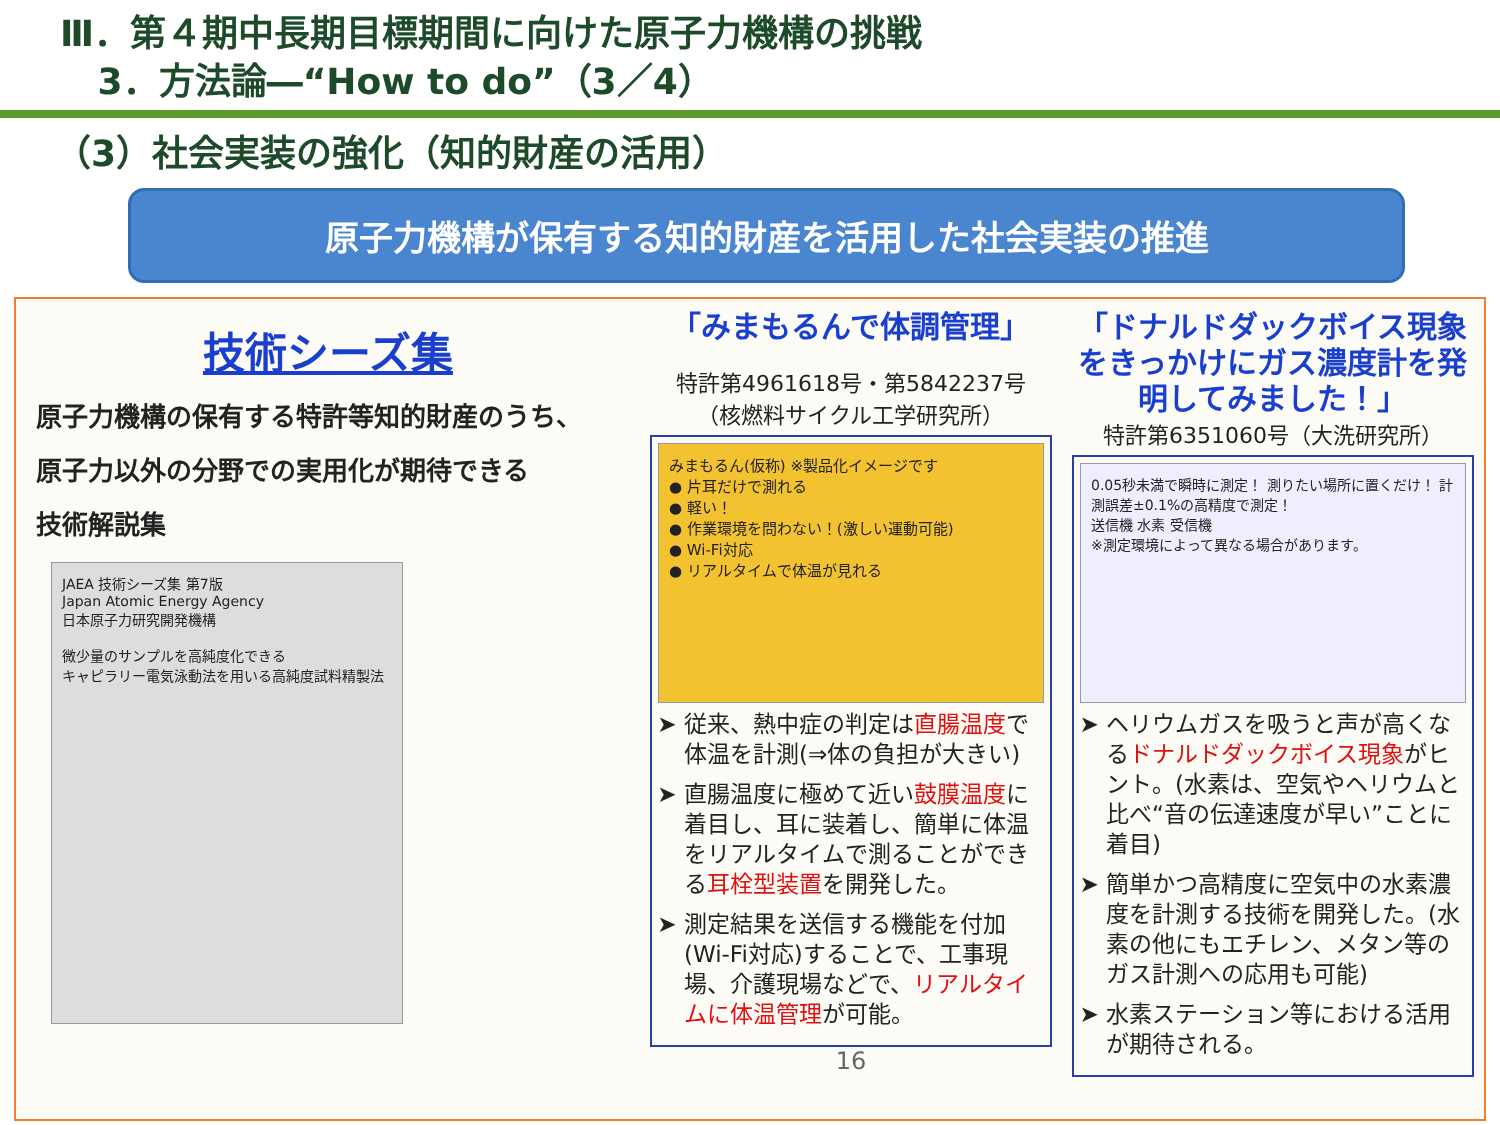Ⅲ．第４期中長期目標期間に向けた原子力機構の挑戦
3．方法論―“How to do”（3／4）
（3）社会実装の強化（知的財産の活用）
原子力機構が保有する知的財産を活用した社会実装の推進
技術シーズ集
原子力機構の保有する特許等知的財産のうち、
原子力以外の分野での実用化が期待できる
技術解説集
JAEA 技術シーズ集 第7版
Japan Atomic Energy Agency
日本原子力研究開発機構
微少量のサンプルを高純度化できる
キャピラリー電気泳動法を用いる高純度試料精製法
「みまもるんで体調管理」
特許第4961618号・第5842237号
（核燃料サイクル工学研究所）
みまもるん(仮称) ※製品化イメージです
● 片耳だけで測れる
● 軽い！
● 作業環境を問わない！(激しい運動可能)
● Wi-Fi対応
● リアルタイムで体温が見れる
従来、熱中症の判定は直腸温度で体温を計測(⇒体の負担が大きい)
直腸温度に極めて近い鼓膜温度に着目し、耳に装着し、簡単に体温をリアルタイムで測ることができる耳栓型装置を開発した。
測定結果を送信する機能を付加(Wi-Fi対応)することで、工事現場、介護現場などで、リアルタイムに体温管理が可能。
16
「ドナルドダックボイス現象をきっかけにガス濃度計を発明してみました！」
特許第6351060号（大洗研究所）
0.05秒未満で瞬時に測定！ 測りたい場所に置くだけ！ 計測誤差±0.1%の高精度で測定！
送信機 水素 受信機
※測定環境によって異なる場合があります。
ヘリウムガスを吸うと声が高くなるドナルドダックボイス現象がヒント。(水素は、空気やヘリウムと比べ“音の伝達速度が早い”ことに着目)
簡単かつ高精度に空気中の水素濃度を計測する技術を開発した。(水素の他にもエチレン、メタン等のガス計測への応用も可能)
水素ステーション等における活用が期待される。